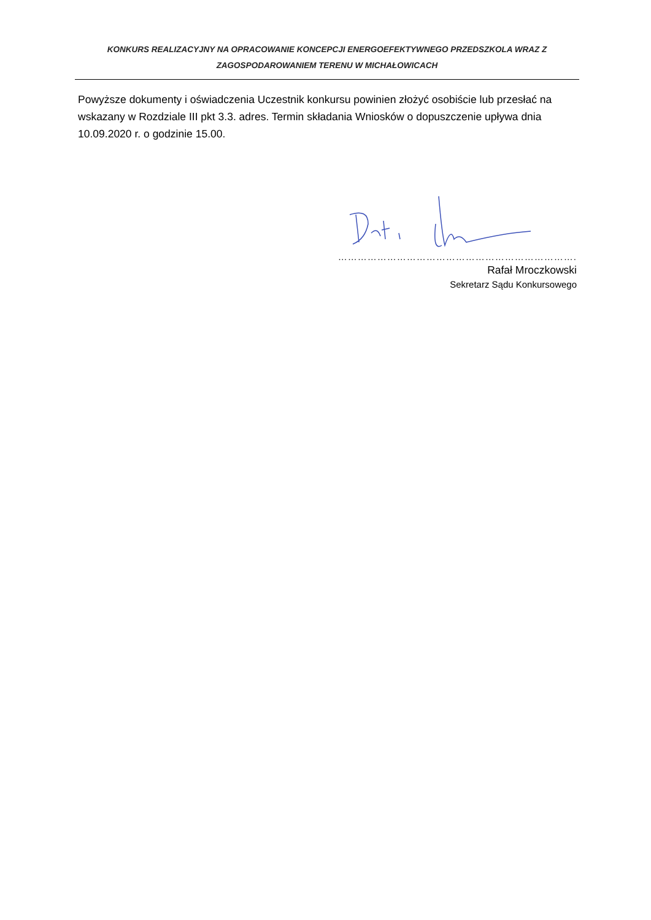KONKURS REALIZACYJNY NA OPRACOWANIE KONCEPCJI ENERGOEFEKTYWNEGO PRZEDSZKOLA WRAZ Z ZAGOSPODAROWANIEM TERENU W MICHAŁOWICACH
Powyższe dokumenty i oświadczenia Uczestnik konkursu powinien złożyć osobiście lub przesłać na wskazany w Rozdziale III pkt 3.3. adres. Termin składania Wniosków o dopuszczenie upływa dnia 10.09.2020 r. o godzinie 15.00.
……………………………………………………………….
Rafał Mroczkowski
Sekretarz Sądu Konkursowego